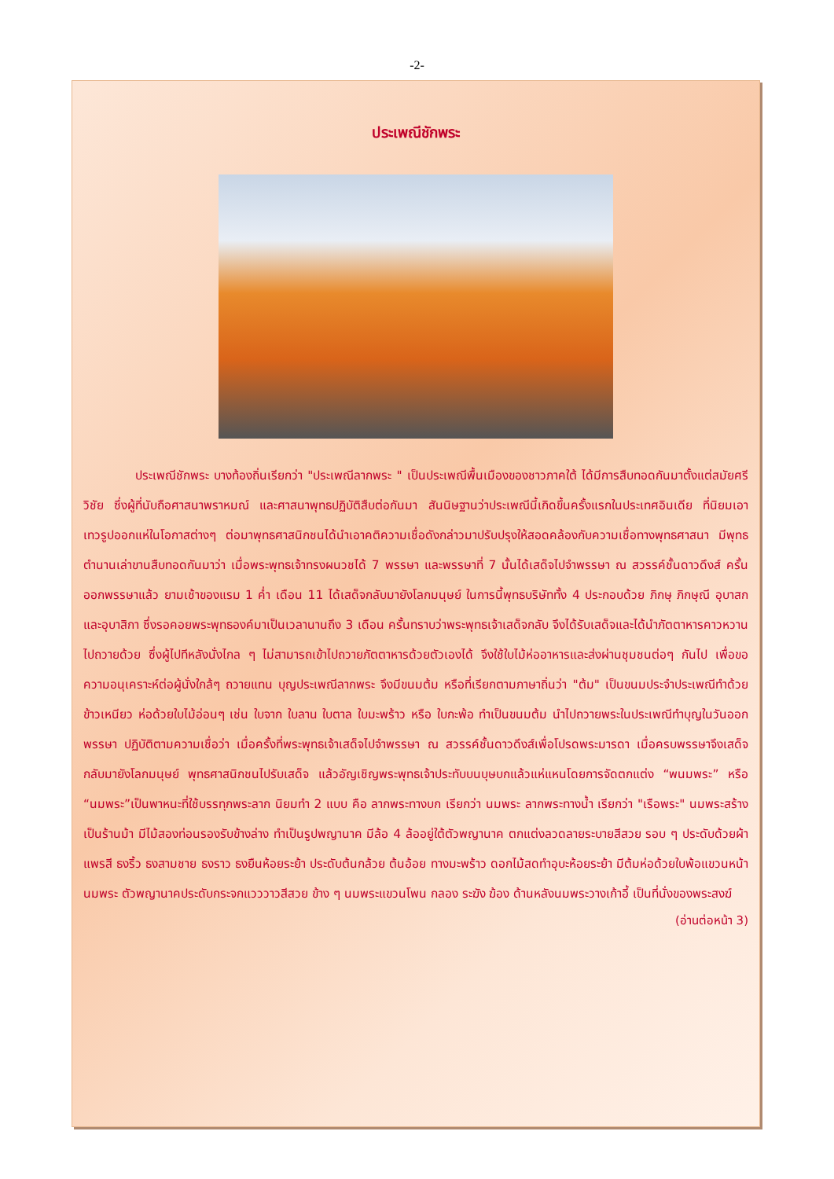-2-
ประเพณีชักพระ
ประเพณีชักพระ บางท้องถิ่นเรียกว่า "ประเพณีลากพระ " เป็นประเพณีพื้นเมืองของชาวภาคใต้ ได้มีการสืบทอดกันมาตั้งแต่สมัยศรีวิชัย ซึ่งผู้ที่นับถือศาสนาพราหมณ์ และศาสนาพุทธปฏิบัติสืบต่อกันมา สันนิษฐานว่าประเพณีนี้เกิดขึ้นครั้งแรกในประเทศอินเดีย ที่นิยมเอาเทวรูปออกแห่ในโอกาสต่างๆ ต่อมาพุทธศาสนิกชนได้นำเอาคติความเชื่อดังกล่าวมาปรับปรุงให้สอดคล้องกับความเชื่อทางพุทธศาสนา มีพุทธตำนานเล่าขานสืบทอดกันมาว่า เมื่อพระพุทธเจ้าทรงผนวชได้ 7 พรรษา และพรรษาที่ 7 นั้นได้เสด็จไปจำพรรษา ณ สวรรค์ชั้นดาวดึงส์ ครั้นออกพรรษาแล้ว ยามเช้าของแรม 1 ค่ำ เดือน 11 ได้เสด็จกลับมายังโลกมนุษย์ ในการนี้พุทธบริษัททั้ง 4 ประกอบด้วย ภิกษุ ภิกษุณี อุบาสก และอุบาสิกา ซึ่งรอคอยพระพุทธองค์มาเป็นเวลานานถึง 3 เดือน ครั้นทราบว่าพระพุทธเจ้าเสด็จกลับ จึงได้รับเสด็จและได้นำภัตตาหารคาวหวานไปถวายด้วย ซึ่งผู้ไปทีหลังนั่งไกล ๆ ไม่สามารถเข้าไปถวายภัตตาหารด้วยตัวเองได้ จึงใช้ใบไม้ห่ออาหารและส่งผ่านชุมชนต่อๆ กันไป เพื่อขอความอนุเคราะห์ต่อผู้นั่งใกล้ๆ ถวายแทน บุญประเพณีลากพระ จึงมีขนมต้ม หรือที่เรียกตามภาษาถิ่นว่า "ต้ม" เป็นขนมประจำประเพณีทำด้วยข้าวเหนียว ห่อด้วยใบไม้อ่อนๆ เช่น ใบจาก ใบลาน ใบตาล ใบมะพร้าว หรือ ใบกะพ้อ ทำเป็นขนมต้ม นำไปถวายพระในประเพณีทำบุญในวันออกพรรษา ปฏิบัติตามความเชื่อว่า เมื่อครั้งที่พระพุทธเจ้าเสด็จไปจำพรรษา ณ สวรรค์ชั้นดาวดึงส์เพื่อโปรดพระมารดา เมื่อครบพรรษาจึงเสด็จกลับมายังโลกมนุษย์ พุทธศาสนิกชนไปรับเสด็จ แล้วอัญเชิญพระพุทธเจ้าประทับบนบุษบกแล้วแห่แหนโดยการจัดตกแต่ง “พนมพระ” หรือ “นมพระ”เป็นพาหนะที่ใช้บรรทุกพระลาก นิยมทำ 2 แบบ คือ ลากพระทางบก เรียกว่า นมพระ ลากพระทางน้ำ เรียกว่า "เรือพระ" นมพระสร้างเป็นร้านม้า มีไม้สองท่อนรองรับข้างล่าง ทำเป็นรูปพญานาค มีล้อ 4 ล้ออยู่ใต้ตัวพญานาค ตกแต่งลวดลายระบายสีสวย รอบ ๆ ประดับด้วยผ้าแพรสี ธงริ้ว ธงสามชาย ธงราว ธงยืนห้อยระย้า ประดับต้นกล้วย ต้นอ้อย ทางมะพร้าว ดอกไม้สดทำอุบะห้อยระย้า มีต้มห่อด้วยใบพ้อแขวนหน้านมพระ ตัวพญานาคประดับกระจกแวววาวสีสวย ข้าง ๆ นมพระแขวนโพน กลอง ระฆัง ฆ้อง ด้านหลังนมพระวางเก้าอี้ เป็นที่นั่งของพระสงฆ์
(อ่านต่อหน้า 3)